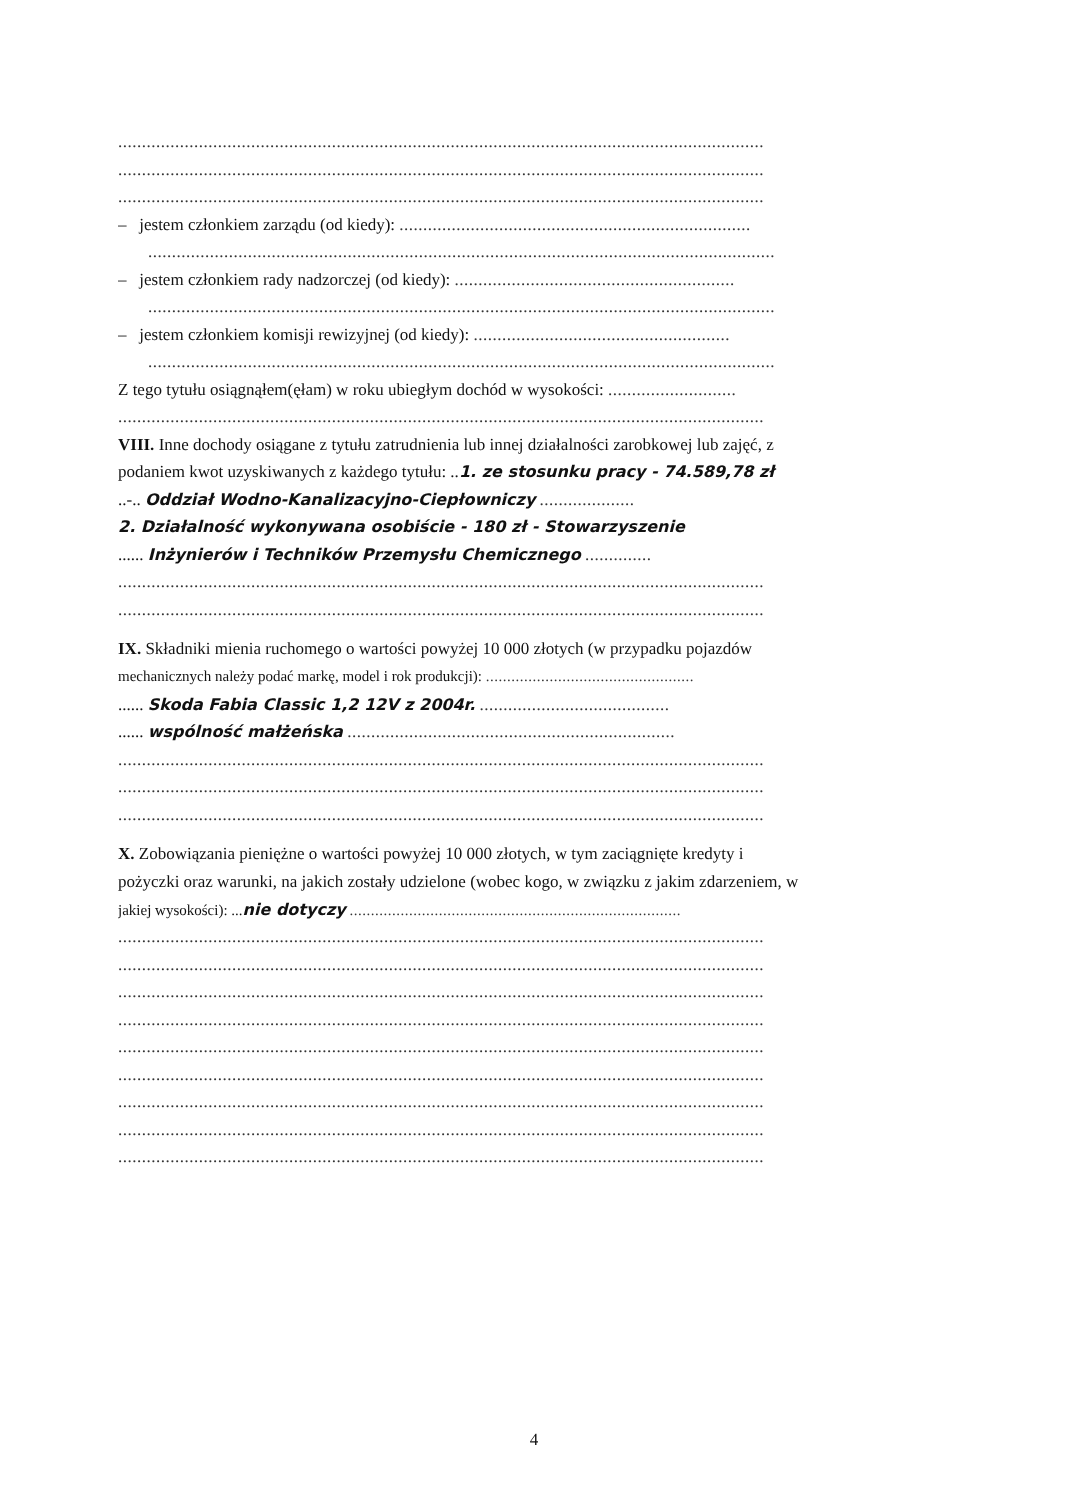........................................................................................................................................
........................................................................................................................................
........................................................................................................................................
– jestem członkiem zarządu (od kiedy): ..........................................................................
....................................................................................................................................
– jestem członkiem rady nadzorczej (od kiedy): ...........................................................
....................................................................................................................................
– jestem członkiem komisji rewizyjnej (od kiedy): ......................................................
....................................................................................................................................
Z tego tytułu osiągnąłem(ęłam) w roku ubiegłym dochód w wysokości: ...........................
........................................................................................................................................
VIII. Inne dochody osiągane z tytułu zatrudnienia lub innej działalności zarobkowej lub zajęć, z
podaniem kwot uzyskiwanych z każdego tytułu: ..1. ze stosunku pracy - 74.589,78 zł
..-.. Oddział Wodno-Kanalizacyjno-Ciepłowniczy ....................
2. Działalność wykonywana osobiście - 180 zł - Stowarzyszenie
...... Inżynierów i Techników Przemysłu Chemicznego ..............
........................................................................................................................................
........................................................................................................................................
IX. Składniki mienia ruchomego o wartości powyżej 10 000 złotych (w przypadku pojazdów
mechanicznych należy podać markę, model i rok produkcji): .................................................
...... Skoda Fabia Classic 1,2 12V z 2004r. ........................................
...... wspólność małżeńska .....................................................................
........................................................................................................................................
........................................................................................................................................
........................................................................................................................................
X. Zobowiązania pieniężne o wartości powyżej 10 000 złotych, w tym zaciągnięte kredyty i
pożyczki oraz warunki, na jakich zostały udzielone (wobec kogo, w związku z jakim zdarzeniem, w
jakiej wysokości): ...nie dotyczy ..............................................................................
........................................................................................................................................
........................................................................................................................................
........................................................................................................................................
........................................................................................................................................
........................................................................................................................................
........................................................................................................................................
........................................................................................................................................
........................................................................................................................................
........................................................................................................................................
4